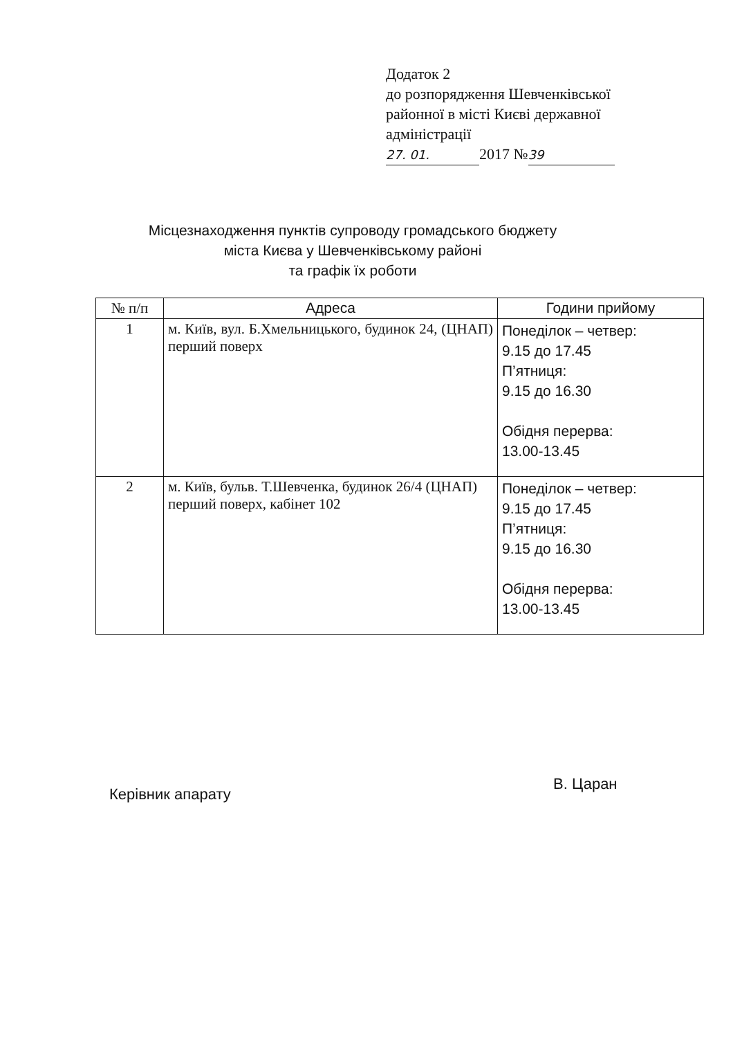Додаток 2
до розпорядження Шевченківської
районної в місті Києві державної
адміністрації
27. 01. 2017 № 39
Місцезнаходження пунктів супроводу громадського бюджету
міста Києва у Шевченківському районі
та графік їх роботи
| № п/п | Адреса | Години прийому |
| --- | --- | --- |
| 1 | м. Київ, вул. Б.Хмельницького, будинок 24, (ЦНАП) перший поверх | Понеділок – четвер: 9.15 до 17.45 П’ятниця: 9.15 до 16.30 Обідня перерва: 13.00-13.45 |
| 2 | м. Київ, бульв. Т.Шевченка, будинок 26/4 (ЦНАП) перший поверх, кабінет 102 | Понеділок – четвер: 9.15 до 17.45 П’ятниця: 9.15 до 16.30 Обідня перерва: 13.00-13.45 |
Керівник апарату
В. Царан